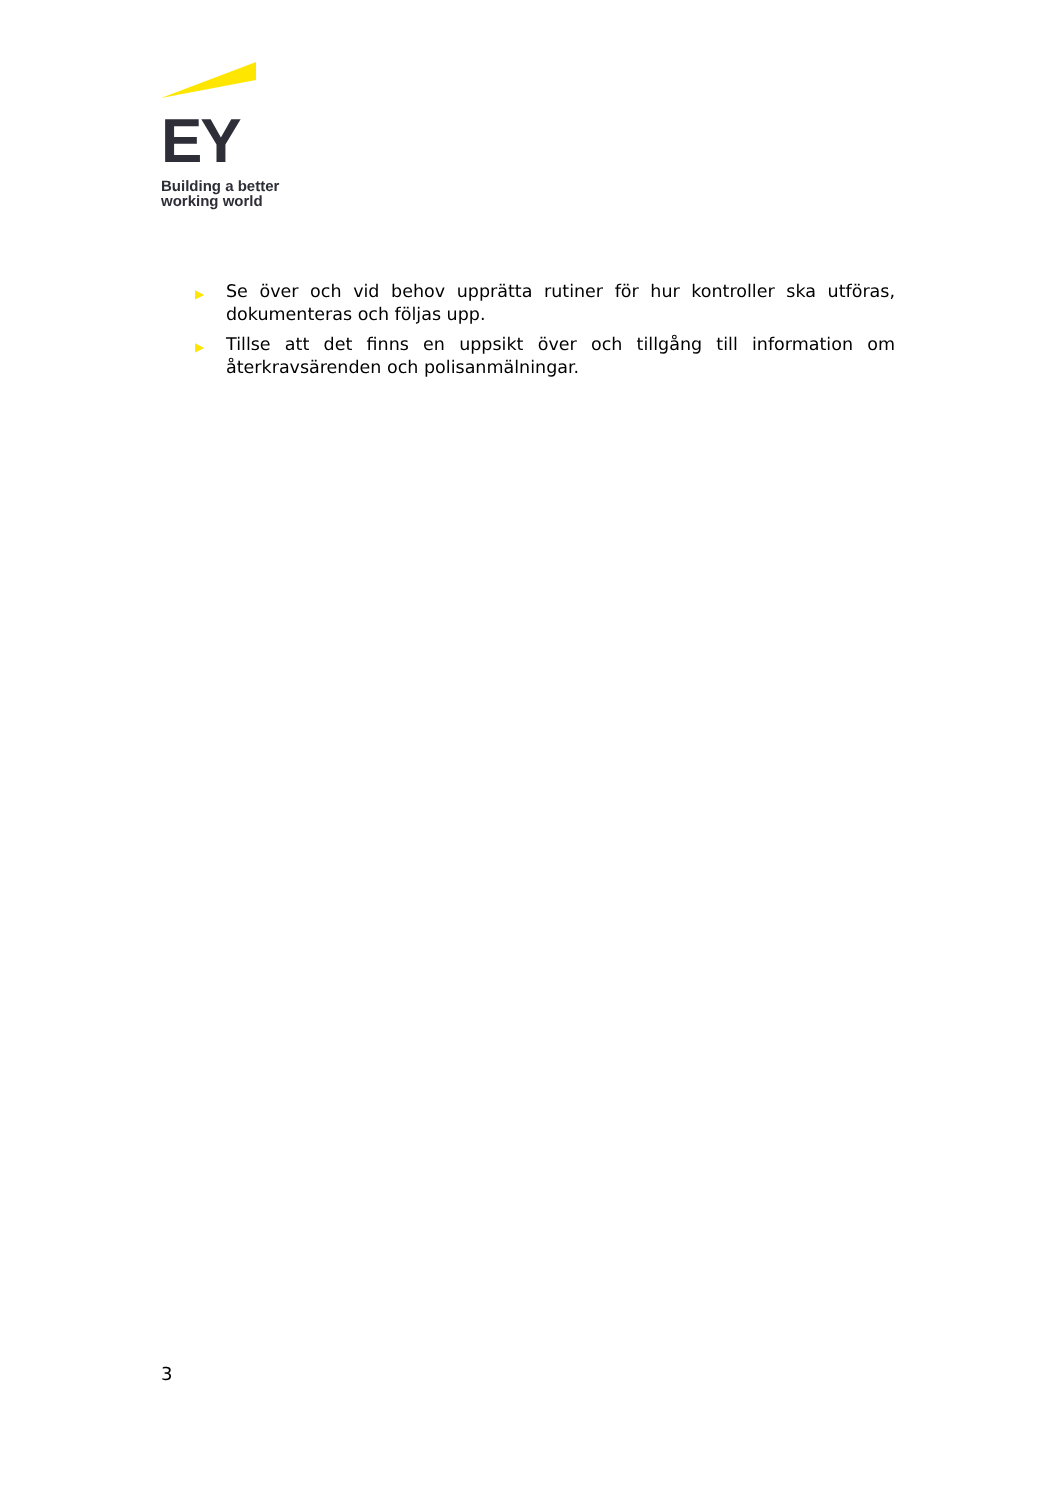EY
Building a better
working world
▶ Se över och vid behov upprätta rutiner för hur kontroller ska utföras, dokumenteras och följas upp.
▶ Tillse att det finns en uppsikt över och tillgång till information om återkravsärenden och polisanmälningar.
3